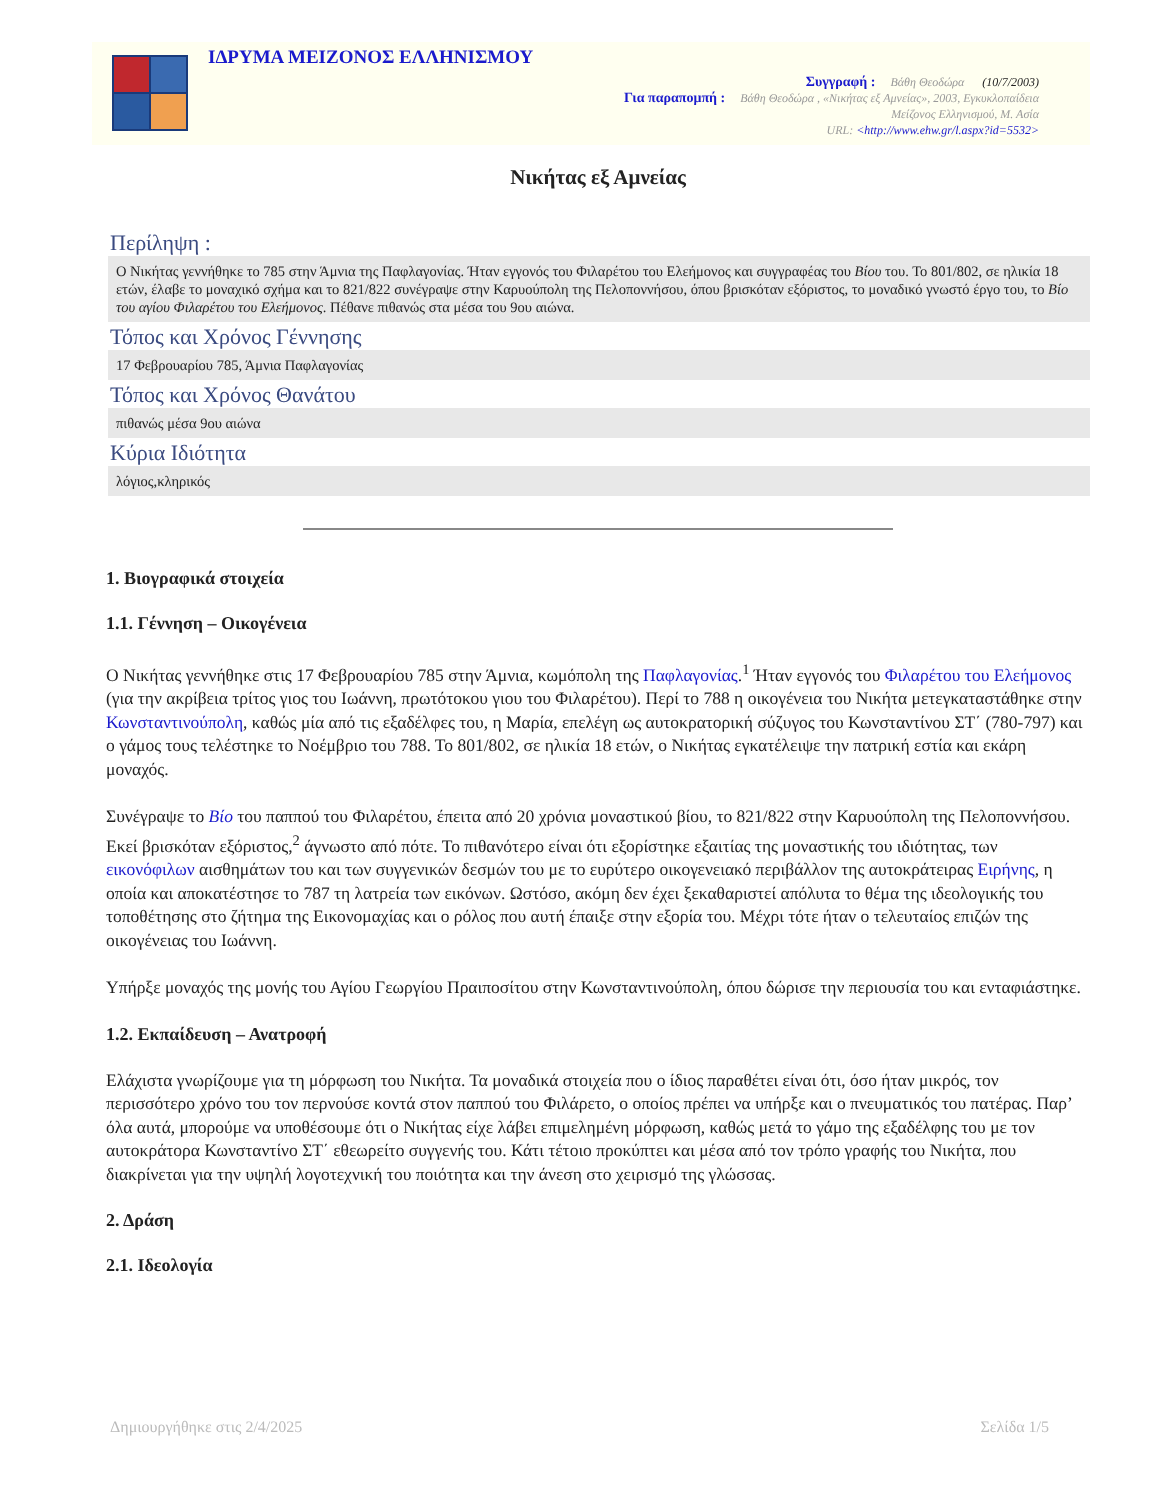ΙΔΡΥΜΑ ΜΕΙΖΟΝΟΣ ΕΛΛΗΝΙΣΜΟΥ
Συγγραφή : Βάθη Θεοδώρα (10/7/2003)
Για παραπομπή : Βάθη Θεοδώρα , «Νικήτας εξ Αμνείας», 2003, Εγκυκλοπαίδεια
Μείζονος Ελληνισμού, Μ. Ασία
URL: <http://www.ehw.gr/l.aspx?id=5532>
Νικήτας εξ Αμνείας
Περίληψη :
Ο Νικήτας γεννήθηκε το 785 στην Άμνια της Παφλαγονίας. Ήταν εγγονός του Φιλαρέτου του Ελεήμονος και συγγραφέας του Βίου του. Το 801/802, σε ηλικία 18 ετών, έλαβε το μοναχικό σχήμα και το 821/822 συνέγραψε στην Καρυούπολη της Πελοποννήσου, όπου βρισκόταν εξόριστος, το μοναδικό γνωστό έργο του, το Βίο του αγίου Φιλαρέτου του Ελεήμονος. Πέθανε πιθανώς στα μέσα του 9ου αιώνα.
Τόπος και Χρόνος Γέννησης
17 Φεβρουαρίου 785, Άμνια Παφλαγονίας
Τόπος και Χρόνος Θανάτου
πιθανώς μέσα 9ου αιώνα
Κύρια Ιδιότητα
λόγιος,κληρικός
1. Βιογραφικά στοιχεία
1.1. Γέννηση – Οικογένεια
Ο Νικήτας γεννήθηκε στις 17 Φεβρουαρίου 785 στην Άμνια, κωμόπολη της Παφλαγονίας.<sup>1</sup> Ήταν εγγονός του Φιλαρέτου του Ελεήμονος (για την ακρίβεια τρίτος γιος του Ιωάννη, πρωτότοκου γιου του Φιλαρέτου). Περί το 788 η οικογένεια του Νικήτα μετεγκαταστάθηκε στην Κωνσταντινούπολη, καθώς μία από τις εξαδέλφες του, η Μαρία, επελέγη ως αυτοκρατορική σύζυγος του Κωνσταντίνου ΣΤ΄ (780-797) και ο γάμος τους τελέστηκε το Νοέμβριο του 788. Το 801/802, σε ηλικία 18 ετών, ο Νικήτας εγκατέλειψε την πατρική εστία και εκάρη μοναχός.
Συνέγραψε το Βίο του παππού του Φιλαρέτου, έπειτα από 20 χρόνια μοναστικού βίου, το 821/822 στην Καρυούπολη της Πελοποννήσου. Εκεί βρισκόταν εξόριστος,<sup>2</sup> άγνωστο από πότε. Το πιθανότερο είναι ότι εξορίστηκε εξαιτίας της μοναστικής του ιδιότητας, των εικονόφιλων αισθημάτων του και των συγγενικών δεσμών του με το ευρύτερο οικογενειακό περιβάλλον της αυτοκράτειρας Ειρήνης, η οποία και αποκατέστησε το 787 τη λατρεία των εικόνων. Ωστόσο, ακόμη δεν έχει ξεκαθαριστεί απόλυτα το θέμα της ιδεολογικής του τοποθέτησης στο ζήτημα της Εικονομαχίας και ο ρόλος που αυτή έπαιξε στην εξορία του. Μέχρι τότε ήταν ο τελευταίος επιζών της οικογένειας του Ιωάννη.
Υπήρξε μοναχός της μονής του Αγίου Γεωργίου Πραιποσίτου στην Κωνσταντινούπολη, όπου δώρισε την περιουσία του και ενταφιάστηκε.
1.2. Εκπαίδευση – Ανατροφή
Ελάχιστα γνωρίζουμε για τη μόρφωση του Νικήτα. Τα μοναδικά στοιχεία που ο ίδιος παραθέτει είναι ότι, όσο ήταν μικρός, τον περισσότερο χρόνο του τον περνούσε κοντά στον παππού του Φιλάρετο, ο οποίος πρέπει να υπήρξε και ο πνευματικός του πατέρας. Παρ’ όλα αυτά, μπορούμε να υποθέσουμε ότι ο Νικήτας είχε λάβει επιμελημένη μόρφωση, καθώς μετά το γάμο της εξαδέλφης του με τον αυτοκράτορα Κωνσταντίνο ΣΤ΄ εθεωρείτο συγγενής του. Κάτι τέτοιο προκύπτει και μέσα από τον τρόπο γραφής του Νικήτα, που διακρίνεται για την υψηλή λογοτεχνική του ποιότητα και την άνεση στο χειρισμό της γλώσσας.
2. Δράση
2.1. Ιδεολογία
Δημιουργήθηκε στις 2/4/2025 Σελίδα 1/5